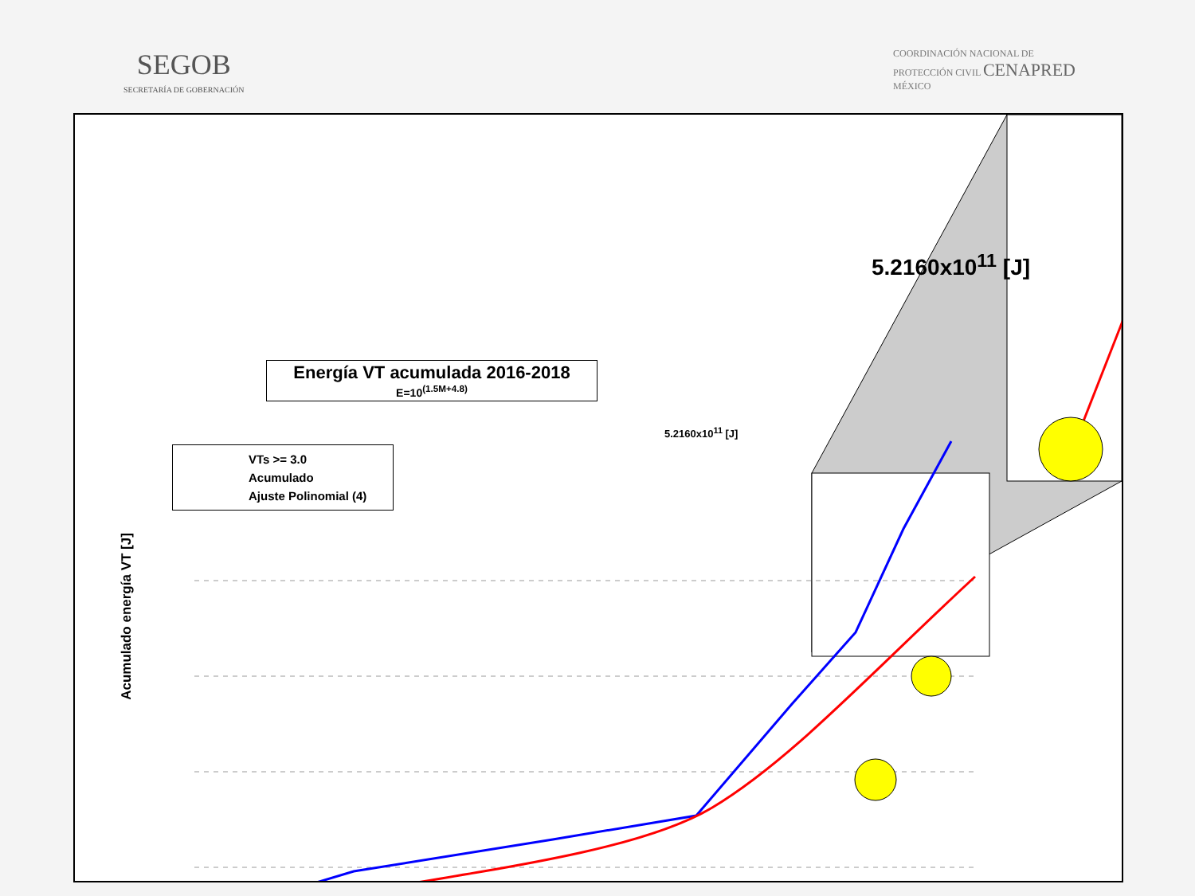SEGOB
SECRETARÍA DE GOBERNACIÓN
COORDINACIÓN NACIONAL DE
PROTECCIÓN CIVIL CENAPRED
MÉXICO
Energía VT acumulada 2016-2018
E=10<sup>(1.5M+4.8)</sup>
VTs >= 3.0
Acumulado
Ajuste Polinomial (4)
Acumulado energía VT [J]
5.2160x10<sup>11</sup> [J]
5.2160x10<sup>11</sup> [J]